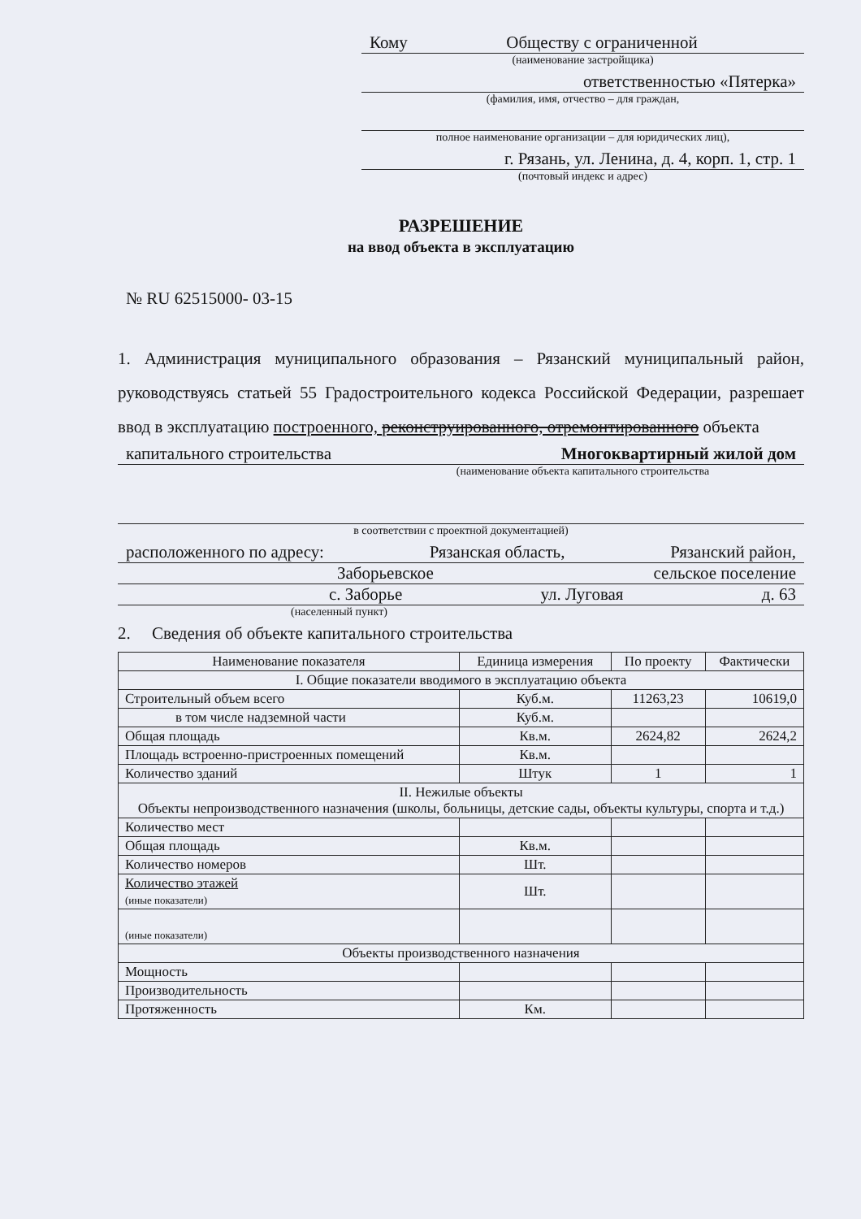Кому Обществу с ограниченной
(наименование застройщика)
ответственностью «Пятерка»
(фамилия, имя, отчество – для граждан,
полное наименование организации – для юридических лиц),
г. Рязань, ул. Ленина, д. 4, корп. 1, стр. 1
(почтовый индекс и адрес)
РАЗРЕШЕНИЕ
на ввод объекта в эксплуатацию
№ RU 62515000- 03-15
1. Администрация муниципального образования – Рязанский муниципальный район, руководствуясь статьей 55 Градостроительного кодекса Российской Федерации, разрешает ввод в эксплуатацию построенного, реконструированного, отремонтированного объекта
капитального строительства Многоквартирный жилой дом
(наименование объекта капитального строительства
в соответствии с проектной документацией)
расположенного по адресу: Рязанская область, Рязанский район,
Заборьевское сельское поселение
с. Заборье ул. Луговая д. 63
(населенный пункт)
2. Сведения об объекте капитального строительства
| Наименование показателя | Единица измерения | По проекту | Фактически |
| --- | --- | --- | --- |
| I. Общие показатели вводимого в эксплуатацию объекта | | | |
| Строительный объем всего | Куб.м. | 11263,23 | 10619,0 |
| в том числе надземной части | Куб.м. | | |
| Общая площадь | Кв.м. | 2624,82 | 2624,2 |
| Площадь встроенно-пристроенных помещений | Кв.м. | | |
| Количество зданий | Штук | 1 | 1 |
| II. Нежилые объекты Объекты непроизводственного назначения (школы, больницы, детские сады, объекты культуры, спорта и т.д.) | | | |
| Количество мест | | | |
| Общая площадь | Кв.м. | | |
| Количество номеров | Шт. | | |
| Количество этажей (иные показатели) | Шт. | | |
| (иные показатели) | | | |
| Объекты производственного назначения | | | |
| Мощность | | | |
| Производительность | | | |
| Протяженность | Км. | | |